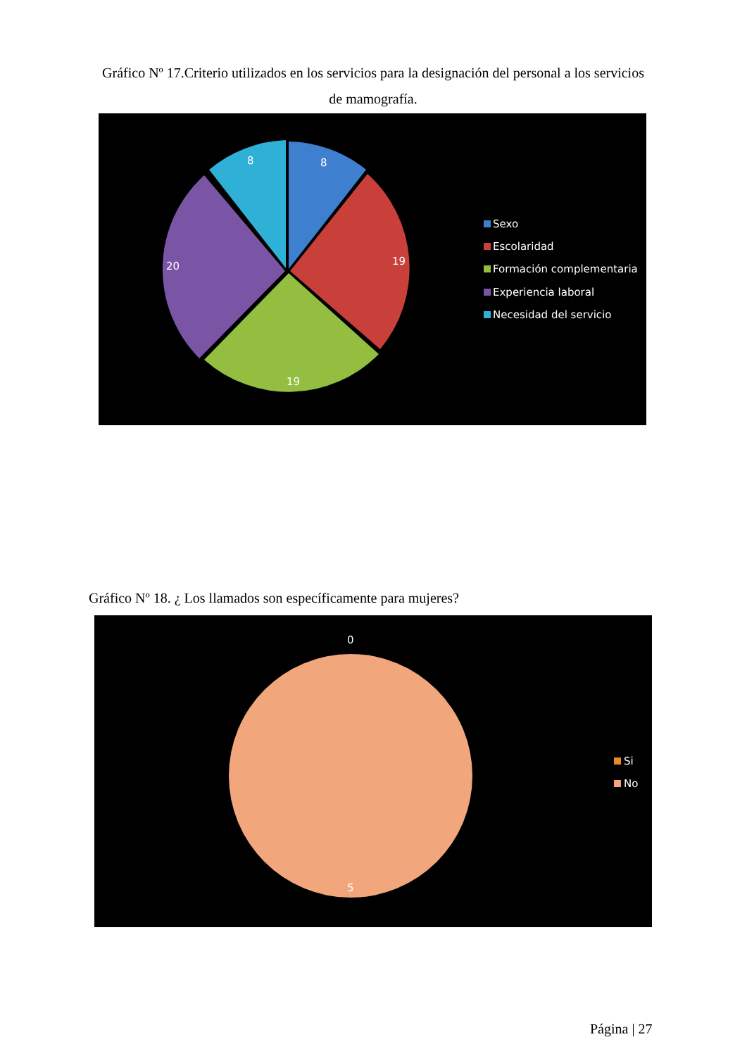Gráfico Nº 17.Criterio utilizados en los servicios para la designación del personal a los servicios de mamografía.
8
8
19
19
20
Sexo
Escolaridad
Formación complementaria
Experiencia laboral
Necesidad del servicio
Gráfico Nº 18. ¿ Los llamados son específicamente para mujeres?
0
5
Si
No
Página | 27